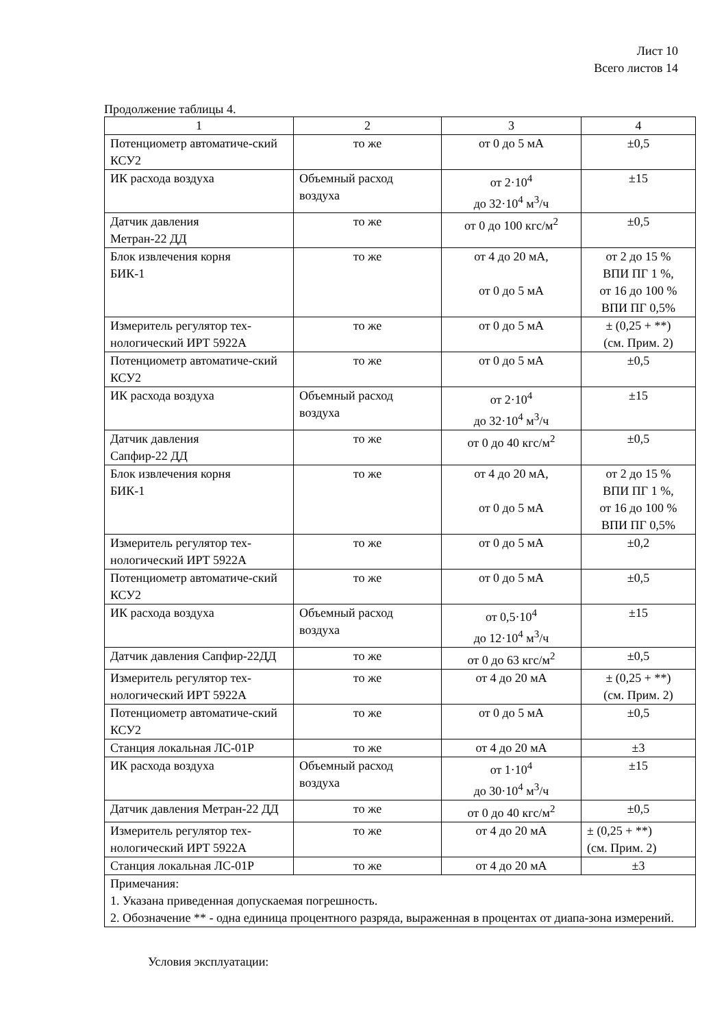Лист 10
Всего листов 14
Продолжение таблицы 4.
| 1 | 2 | 3 | 4 |
| --- | --- | --- | --- |
| Потенциометр автоматиче-ский КСУ2 | то же | от 0 до 5 мА | ±0,5 |
| ИК расхода воздуха | Объемный расход воздуха | от 2·10<sup>4</sup> до 32·10<sup>4</sup> м<sup>3</sup>/ч | ±15 |
| Датчик давления Метран-22 ДД | то же | от 0 до 100 кгс/м<sup>2</sup> | ±0,5 |
| Блок извлечения корня БИК-1 | то же | от 4 до 20 мА, от 0 до 5 мА | от 2 до 15 % ВПИ ПГ 1 %, от 16 до 100 % ВПИ ПГ 0,5% |
| Измеритель регулятор тех-нологический ИРТ 5922А | то же | от 0 до 5 мА | ± (0,25 + **) (см. Прим. 2) |
| Потенциометр автоматиче-ский КСУ2 | то же | от 0 до 5 мА | ±0,5 |
| ИК расхода воздуха | Объемный расход воздуха | от 2·10<sup>4</sup> до 32·10<sup>4</sup> м<sup>3</sup>/ч | ±15 |
| Датчик давления Сапфир-22 ДД | то же | от 0 до 40 кгс/м<sup>2</sup> | ±0,5 |
| Блок извлечения корня БИК-1 | то же | от 4 до 20 мА, от 0 до 5 мА | от 2 до 15 % ВПИ ПГ 1 %, от 16 до 100 % ВПИ ПГ 0,5% |
| Измеритель регулятор тех-нологический ИРТ 5922А | то же | от 0 до 5 мА | ±0,2 |
| Потенциометр автоматиче-ский КСУ2 | то же | от 0 до 5 мА | ±0,5 |
| ИК расхода воздуха | Объемный расход воздуха | от 0,5·10<sup>4</sup> до 12·10<sup>4</sup> м<sup>3</sup>/ч | ±15 |
| Датчик давления Сапфир-22ДД | то же | от 0 до 63 кгс/м<sup>2</sup> | ±0,5 |
| Измеритель регулятор тех-нологический ИРТ 5922А | то же | от 4 до 20 мА | ± (0,25 + **) (см. Прим. 2) |
| Потенциометр автоматиче-ский КСУ2 | то же | от 0 до 5 мА | ±0,5 |
| Станция локальная ЛС-01Р | то же | от 4 до 20 мА | ±3 |
| ИК расхода воздуха | Объемный расход воздуха | от 1·10<sup>4</sup> до 30·10<sup>4</sup> м<sup>3</sup>/ч | ±15 |
| Датчик давления Метран-22 ДД | то же | от 0 до 40 кгс/м<sup>2</sup> | ±0,5 |
| Измеритель регулятор тех-нологический ИРТ 5922А | то же | от 4 до 20 мА | ± (0,25 + **) (см. Прим. 2) |
| Станция локальная ЛС-01Р | то же | от 4 до 20 мА | ±3 |
| Примечания: 1. Указана приведенная допускаемая погрешность. 2. Обозначение ** - одна единица процентного разряда, выраженная в процентах от диапа-зона измерений. | | | |
Условия эксплуатации: